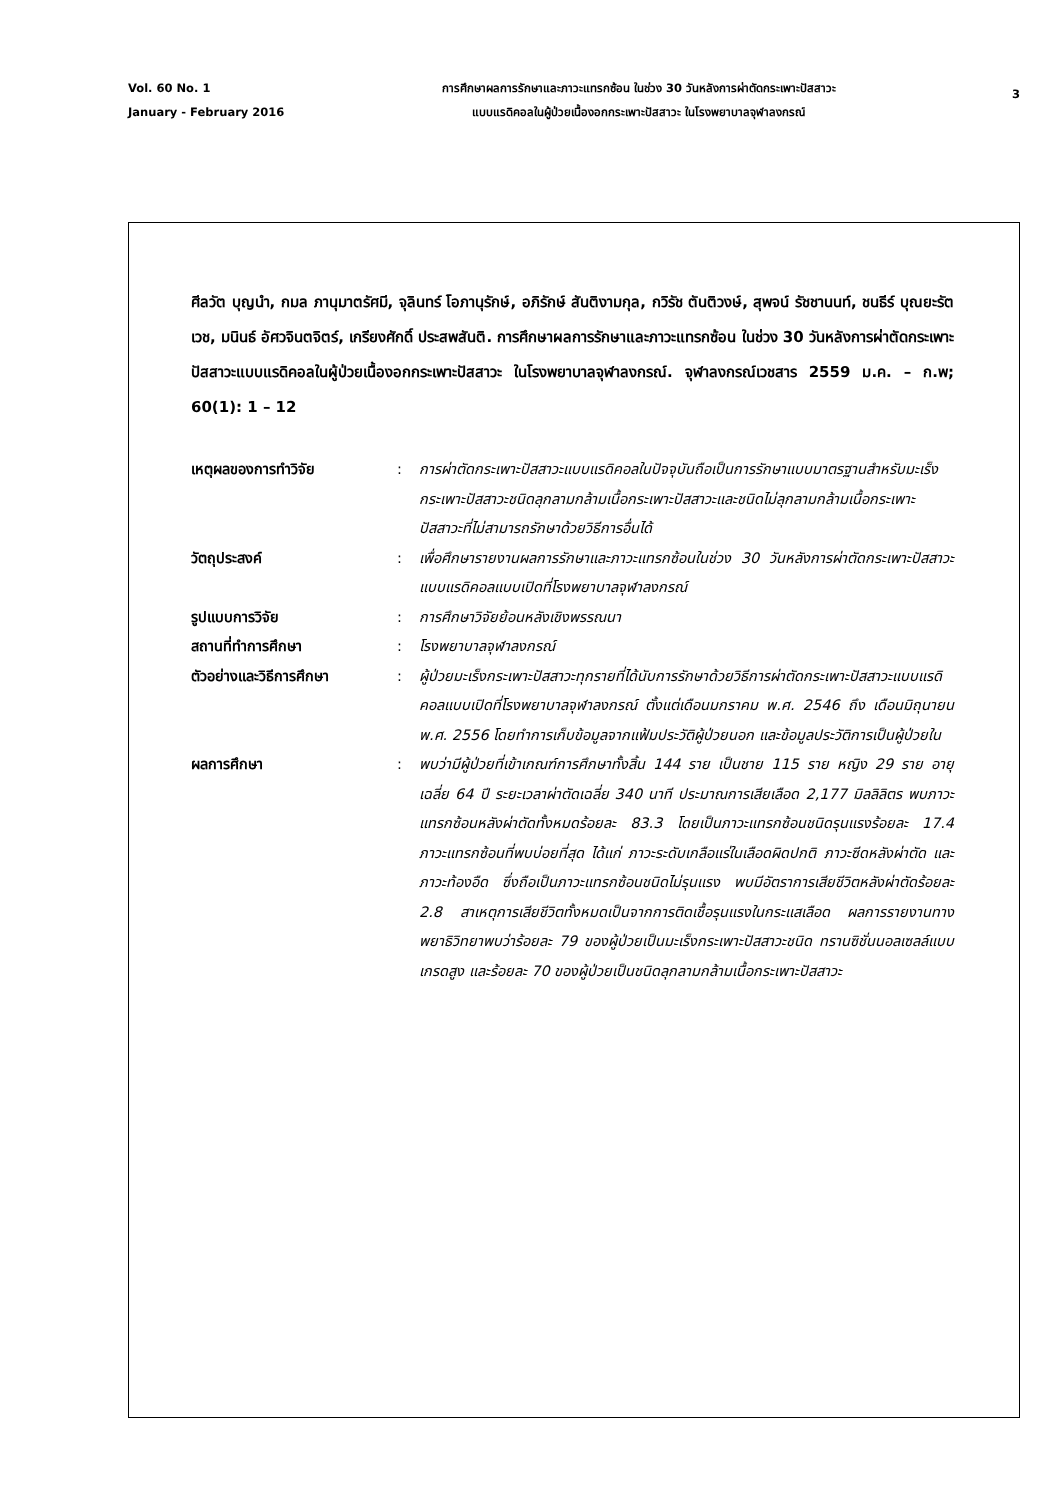Vol. 60 No. 1
January - February 2016
การศึกษาผลการรักษาและภาวะแทรกซ้อน ในช่วง 30 วันหลังการผ่าตัดกระเพาะปัสสาวะ
แบบแรดิคอลในผู้ป่วยเนื้องอกกระเพาะปัสสาวะ ในโรงพยาบาลจุฬาลงกรณ์
3
ศีลวัต บุญนำ, กมล ภานุมาตรัศมี, จุลินทร์ โอภานุรักษ์, อภิรักษ์ สันติงามกุล, กวิรัช ตันติวงษ์, สุพจน์ รัชชานนท์, ชนธีร์ บุณยะรัตเวช, มนินธ์ อัศวจินตจิตร์, เกรียงศักดิ์ ประสพสันติ. การศึกษาผลการรักษาและภาวะแทรกซ้อน ในช่วง 30 วันหลังการผ่าตัดกระเพาะปัสสาวะแบบแรดิคอลในผู้ป่วยเนื้องอกกระเพาะปัสสาวะ ในโรงพยาบาลจุฬาลงกรณ์. จุฬาลงกรณ์เวชสาร 2559 ม.ค. – ก.พ; 60(1): 1 – 12
| เหตุผลของการทำวิจัย | : | การผ่าตัดกระเพาะปัสสาวะแบบแรดิคอลในปัจจุบันถือเป็นการรักษาแบบมาตรฐานสำหรับมะเร็งกระเพาะปัสสาวะชนิดลุกลามกล้ามเนื้อกระเพาะปัสสาวะและชนิดไม่ลุกลามกล้ามเนื้อกระเพาะปัสสาวะที่ไม่สามารถรักษาด้วยวิธีการอื่นได้ |
| วัตถุประสงค์ | : | เพื่อศึกษารายงานผลการรักษาและภาวะแทรกซ้อนในช่วง 30 วันหลังการผ่าตัดกระเพาะปัสสาวะแบบแรดิคอลแบบเปิดที่โรงพยาบาลจุฬาลงกรณ์ |
| รูปแบบการวิจัย | : | การศึกษาวิจัยย้อนหลังเชิงพรรณนา |
| สถานที่ทำการศึกษา | : | โรงพยาบาลจุฬาลงกรณ์ |
| ตัวอย่างและวิธีการศึกษา | : | ผู้ป่วยมะเร็งกระเพาะปัสสาวะทุกรายที่ได้นับการรักษาด้วยวิธีการผ่าตัดกระเพาะปัสสาวะแบบแรดิคอลแบบเปิดที่โรงพยาบาลจุฬาลงกรณ์ ตั้งแต่เดือนมกราคม พ.ศ. 2546 ถึง เดือนมิถุนายน พ.ศ. 2556 โดยทำการเก็บข้อมูลจากแฟ้มประวัติผู้ป่วยนอก และข้อมูลประวัติการเป็นผู้ป่วยใน |
| ผลการศึกษา | : | พบว่ามีผู้ป่วยที่เข้าเกณฑ์การศึกษาทั้งสิ้น 144 ราย เป็นชาย 115 ราย หญิง 29 ราย อายุเฉลี่ย 64 ปี ระยะเวลาผ่าตัดเฉลี่ย 340 นาที ประมาณการเสียเลือด 2,177 มิลลิลิตร พบภาวะแทรกซ้อนหลังผ่าตัดทั้งหมดร้อยละ 83.3 โดยเป็นภาวะแทรกซ้อนชนิดรุนแรงร้อยละ 17.4 ภาวะแทรกซ้อนที่พบบ่อยที่สุด ได้แก่ ภาวะระดับเกลือแร่ในเลือดผิดปกติ ภาวะซีดหลังผ่าตัด และภาวะท้องอืด ซึ่งถือเป็นภาวะแทรกซ้อนชนิดไม่รุนแรง พบมีอัตราการเสียชีวิตหลังผ่าตัดร้อยละ 2.8 สาเหตุการเสียชีวิตทั้งหมดเป็นจากการติดเชื้อรุนแรงในกระแสเลือด ผลการรายงานทางพยาธิวิทยาพบว่าร้อยละ 79 ของผู้ป่วยเป็นมะเร็งกระเพาะปัสสาวะชนิด ทรานซิชั่นนอลเซลล์แบบเกรดสูง และร้อยละ 70 ของผู้ป่วยเป็นชนิดลุกลามกล้ามเนื้อกระเพาะปัสสาวะ |